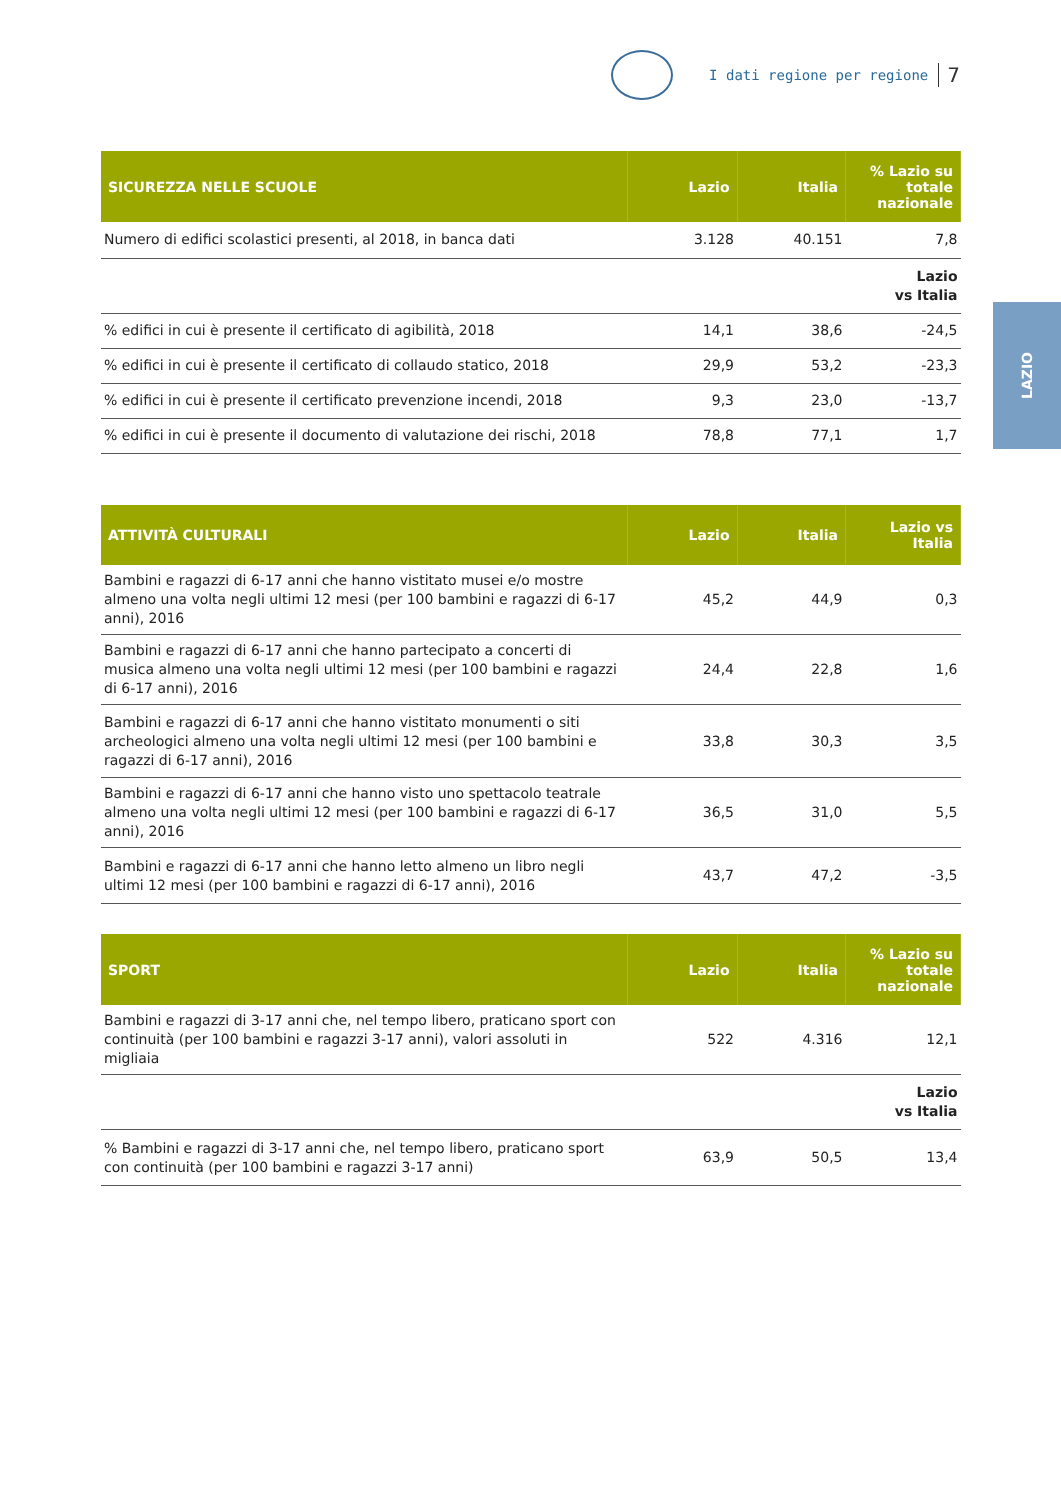I dati regione per regione 7
LAZIO
| SICUREZZA NELLE SCUOLE | Lazio | Italia | % Lazio su totale nazionale |
| --- | --- | --- | --- |
| Numero di edifici scolastici presenti, al 2018, in banca dati | 3.128 | 40.151 | 7,8 |
| | | | Lazio vs Italia |
| % edifici in cui è presente il certificato di agibilità, 2018 | 14,1 | 38,6 | -24,5 |
| % edifici in cui è presente il certificato di collaudo statico, 2018 | 29,9 | 53,2 | -23,3 |
| % edifici in cui è presente il certificato prevenzione incendi, 2018 | 9,3 | 23,0 | -13,7 |
| % edifici in cui è presente il documento di valutazione dei rischi, 2018 | 78,8 | 77,1 | 1,7 |
| ATTIVITÀ CULTURALI | Lazio | Italia | Lazio vs Italia |
| --- | --- | --- | --- |
| Bambini e ragazzi di 6-17 anni che hanno vistitato musei e/o mostre almeno una volta negli ultimi 12 mesi (per 100 bambini e ragazzi di 6-17 anni), 2016 | 45,2 | 44,9 | 0,3 |
| Bambini e ragazzi di 6-17 anni che hanno partecipato a concerti di musica almeno una volta negli ultimi 12 mesi (per 100 bambini e ragazzi di 6-17 anni), 2016 | 24,4 | 22,8 | 1,6 |
| Bambini e ragazzi di 6-17 anni che hanno vistitato monumenti o siti archeologici almeno una volta negli ultimi 12 mesi (per 100 bambini e ragazzi di 6-17 anni), 2016 | 33,8 | 30,3 | 3,5 |
| Bambini e ragazzi di 6-17 anni che hanno visto uno spettacolo teatrale almeno una volta negli ultimi 12 mesi (per 100 bambini e ragazzi di 6-17 anni), 2016 | 36,5 | 31,0 | 5,5 |
| Bambini e ragazzi di 6-17 anni che hanno letto almeno un libro negli ultimi 12 mesi (per 100 bambini e ragazzi di 6-17 anni), 2016 | 43,7 | 47,2 | -3,5 |
| SPORT | Lazio | Italia | % Lazio su totale nazionale |
| --- | --- | --- | --- |
| Bambini e ragazzi di 3-17 anni che, nel tempo libero, praticano sport con continuità (per 100 bambini e ragazzi 3-17 anni), valori assoluti in migliaia | 522 | 4.316 | 12,1 |
| | | | Lazio vs Italia |
| % Bambini e ragazzi di 3-17 anni che, nel tempo libero, praticano sport con continuità (per 100 bambini e ragazzi 3-17 anni) | 63,9 | 50,5 | 13,4 |